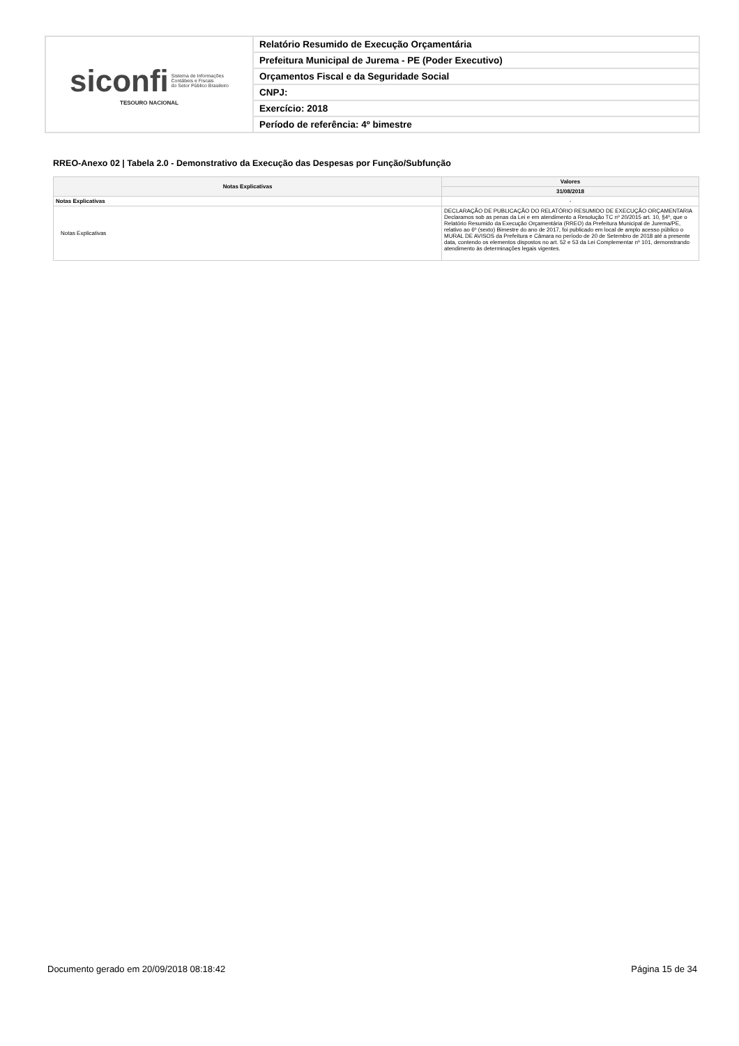| siconfi Sistema de Informações Contábeis e Fiscais do Setor Público Brasileiro TESOURO NACIONAL | Relatório Resumido de Execução Orçamentária |
| | Prefeitura Municipal de Jurema - PE (Poder Executivo) |
| | Orçamentos Fiscal e da Seguridade Social |
| | CNPJ: |
| | Exercício: 2018 |
| | Período de referência: 4º bimestre |
RREO-Anexo 02 | Tabela 2.0 - Demonstrativo da Execução das Despesas por Função/Subfunção
| Notas Explicativas | Valores |
| --- | --- |
| | 31/08/2018 |
| Notas Explicativas | - |
| Notas Explicativas | DECLARAÇÃO DE PUBLICAÇÃO DO RELATÓRIO RESUMIDO DE EXECUÇÃO ORÇAMENTARIA Declaramos sob as penas da Lei e em atendimento a Resolução TC nº 20/2015 art. 10, §4º, que o Relatório Resumido da Execução Orçamentária (RREO) da Prefeitura Municipal de Jurema/PE, relativo ao 6º (sexto) Bimestre do ano de 2017, foi publicado em local de amplo acesso público o MURAL DE AVISOS da Prefeitura e Câmara no período de 20 de Setembro de 2018 até a presente data, contendo os elementos dispostos no art. 52 e 53 da Lei Complementar nº 101, demonstrando atendimento às determinações legais vigentes. |
Documento gerado em 20/09/2018 08:18:42 Página 15 de 34